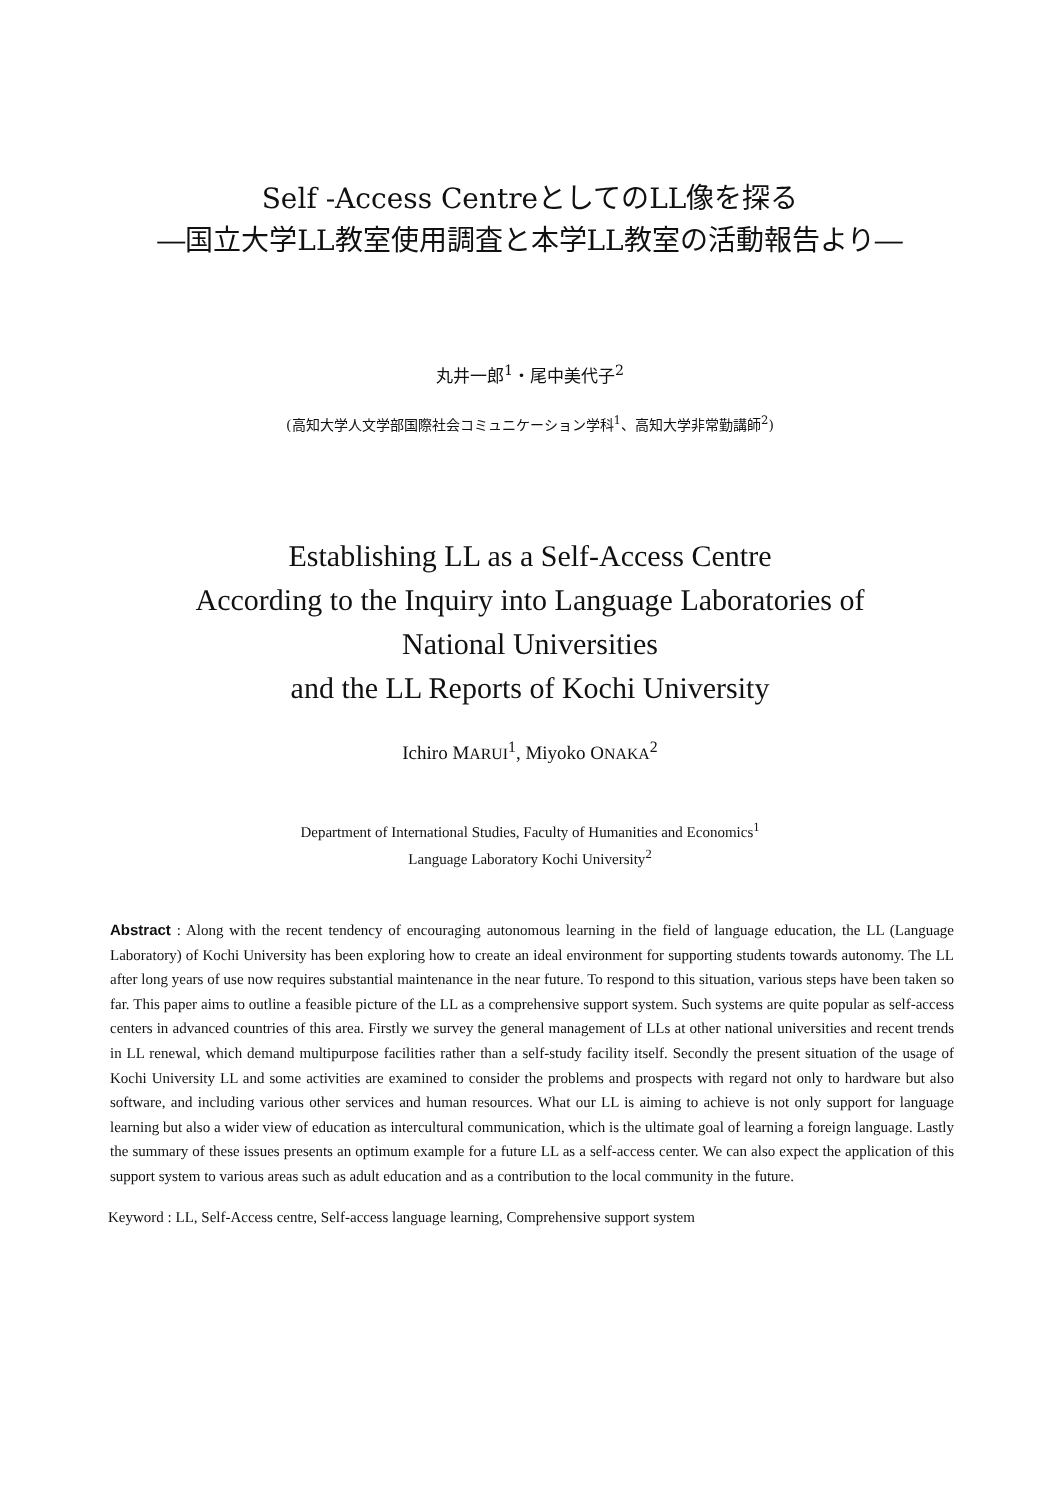Self -Access CentreとしてのLL像を探る
―国立大学LL教室使用調査と本学LL教室の活動報告より―
丸井一郎<sup>1</sup>・尾中美代子<sup>2</sup>
(高知大学人文学部国際社会コミュニケーション学科<sup>1</sup>、高知大学非常勤講師<sup>2</sup>)
Establishing LL as a Self-Access Centre
According to the Inquiry into Language Laboratories of
National Universities
and the LL Reports of Kochi University
Ichiro MARUI<sup>1</sup>, Miyoko ONAKA<sup>2</sup>
Department of International Studies, Faculty of Humanities and Economics<sup>1</sup>
Language Laboratory Kochi University<sup>2</sup>
Abstract : Along with the recent tendency of encouraging autonomous learning in the field of language education, the LL (Language Laboratory) of Kochi University has been exploring how to create an ideal environment for supporting students towards autonomy. The LL after long years of use now requires substantial maintenance in the near future. To respond to this situation, various steps have been taken so far. This paper aims to outline a feasible picture of the LL as a comprehensive support system. Such systems are quite popular as self-access centers in advanced countries of this area. Firstly we survey the general management of LLs at other national universities and recent trends in LL renewal, which demand multipurpose facilities rather than a self-study facility itself. Secondly the present situation of the usage of Kochi University LL and some activities are examined to consider the problems and prospects with regard not only to hardware but also software, and including various other services and human resources. What our LL is aiming to achieve is not only support for language learning but also a wider view of education as intercultural communication, which is the ultimate goal of learning a foreign language. Lastly the summary of these issues presents an optimum example for a future LL as a self-access center. We can also expect the application of this support system to various areas such as adult education and as a contribution to the local community in the future.
Keyword : LL, Self-Access centre, Self-access language learning, Comprehensive support system